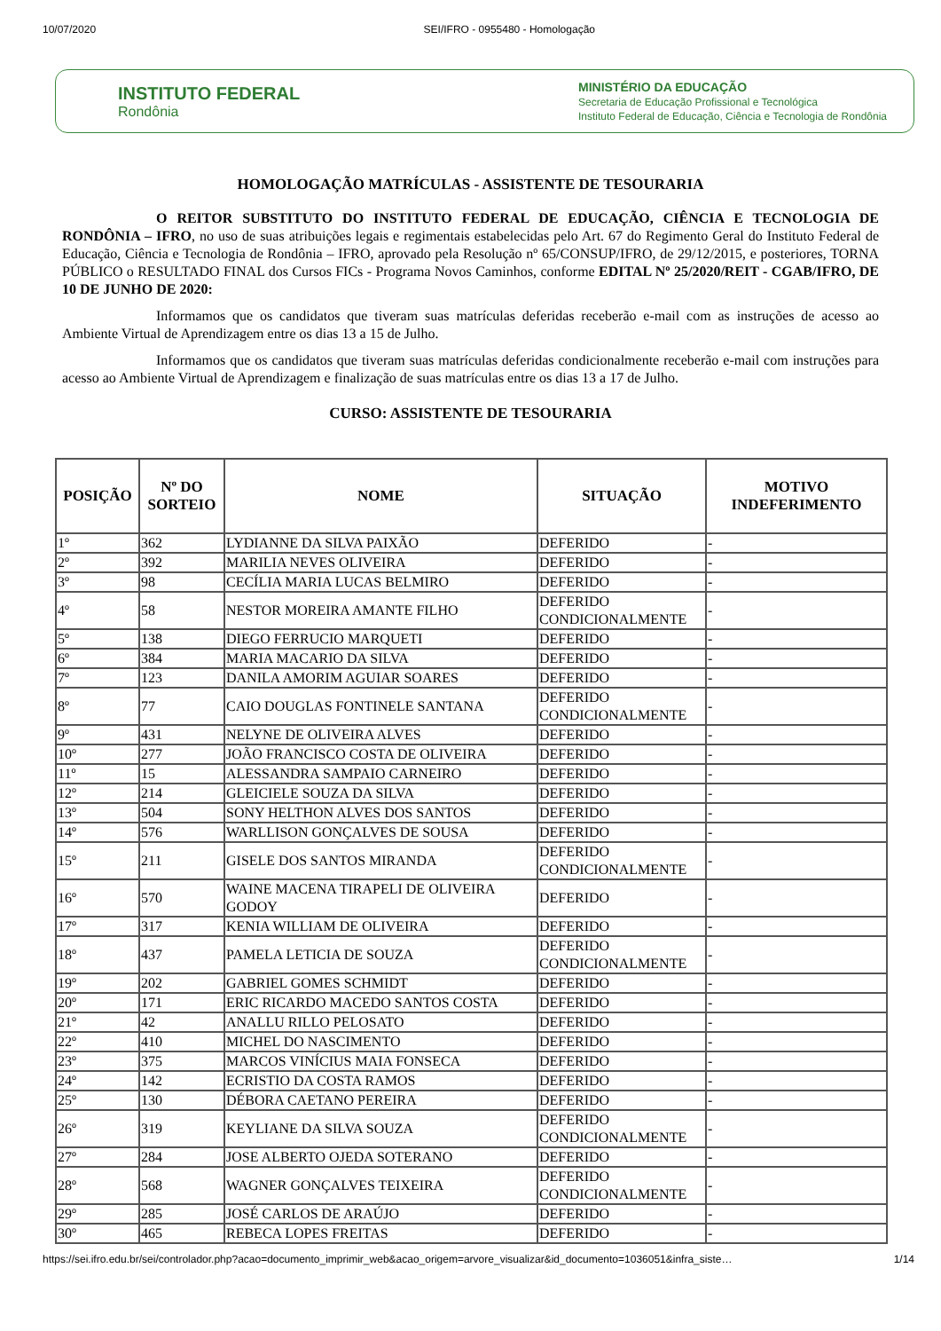10/07/2020 SEI/IFRO - 0955480 - Homologação
INSTITUTO FEDERAL
Rondônia
MINISTÉRIO DA EDUCAÇÃO
Secretaria de Educação Profissional e Tecnológica
Instituto Federal de Educação, Ciência e Tecnologia de Rondônia
HOMOLOGAÇÃO MATRÍCULAS - ASSISTENTE DE TESOURARIA
O REITOR SUBSTITUTO DO INSTITUTO FEDERAL DE EDUCAÇÃO, CIÊNCIA E TECNOLOGIA DE RONDÔNIA – IFRO, no uso de suas atribuições legais e regimentais estabelecidas pelo Art. 67 do Regimento Geral do Instituto Federal de Educação, Ciência e Tecnologia de Rondônia – IFRO, aprovado pela Resolução nº 65/CONSUP/IFRO, de 29/12/2015, e posteriores, TORNA PÚBLICO o RESULTADO FINAL dos Cursos FICs - Programa Novos Caminhos, conforme EDITAL Nº 25/2020/REIT - CGAB/IFRO, DE 10 DE JUNHO DE 2020:
Informamos que os candidatos que tiveram suas matrículas deferidas receberão e-mail com as instruções de acesso ao Ambiente Virtual de Aprendizagem entre os dias 13 a 15 de Julho.
Informamos que os candidatos que tiveram suas matrículas deferidas condicionalmente receberão e-mail com instruções para acesso ao Ambiente Virtual de Aprendizagem e finalização de suas matrículas entre os dias 13 a 17 de Julho.
CURSO: ASSISTENTE DE TESOURARIA
| POSIÇÃO | Nº DO SORTEIO | NOME | SITUAÇÃO | MOTIVO INDEFERIMENTO |
| --- | --- | --- | --- | --- |
| 1º | 362 | LYDIANNE DA SILVA PAIXÃO | DEFERIDO | - |
| 2º | 392 | MARILIA NEVES OLIVEIRA | DEFERIDO | - |
| 3º | 98 | CECÍLIA MARIA LUCAS BELMIRO | DEFERIDO | - |
| 4º | 58 | NESTOR MOREIRA AMANTE FILHO | DEFERIDO CONDICIONALMENTE | - |
| 5º | 138 | DIEGO FERRUCIO MARQUETI | DEFERIDO | - |
| 6º | 384 | MARIA MACARIO DA SILVA | DEFERIDO | - |
| 7º | 123 | DANILA AMORIM AGUIAR SOARES | DEFERIDO | - |
| 8º | 77 | CAIO DOUGLAS FONTINELE SANTANA | DEFERIDO CONDICIONALMENTE | - |
| 9º | 431 | NELYNE DE OLIVEIRA ALVES | DEFERIDO | - |
| 10º | 277 | JOÃO FRANCISCO COSTA DE OLIVEIRA | DEFERIDO | - |
| 11º | 15 | ALESSANDRA SAMPAIO CARNEIRO | DEFERIDO | - |
| 12º | 214 | GLEICIELE SOUZA DA SILVA | DEFERIDO | - |
| 13º | 504 | SONY HELTHON ALVES DOS SANTOS | DEFERIDO | - |
| 14º | 576 | WARLLISON GONÇALVES DE SOUSA | DEFERIDO | - |
| 15º | 211 | GISELE DOS SANTOS MIRANDA | DEFERIDO CONDICIONALMENTE | - |
| 16º | 570 | WAINE MACENA TIRAPELI DE OLIVEIRA GODOY | DEFERIDO | - |
| 17º | 317 | KENIA WILLIAM DE OLIVEIRA | DEFERIDO | - |
| 18º | 437 | PAMELA LETICIA DE SOUZA | DEFERIDO CONDICIONALMENTE | - |
| 19º | 202 | GABRIEL GOMES SCHMIDT | DEFERIDO | - |
| 20º | 171 | ERIC RICARDO MACEDO SANTOS COSTA | DEFERIDO | - |
| 21º | 42 | ANALLU RILLO PELOSATO | DEFERIDO | - |
| 22º | 410 | MICHEL DO NASCIMENTO | DEFERIDO | - |
| 23º | 375 | MARCOS VINÍCIUS MAIA FONSECA | DEFERIDO | - |
| 24º | 142 | ECRISTIO DA COSTA RAMOS | DEFERIDO | - |
| 25º | 130 | DÉBORA CAETANO PEREIRA | DEFERIDO | - |
| 26º | 319 | KEYLIANE DA SILVA SOUZA | DEFERIDO CONDICIONALMENTE | - |
| 27º | 284 | JOSE ALBERTO OJEDA SOTERANO | DEFERIDO | - |
| 28º | 568 | WAGNER GONÇALVES TEIXEIRA | DEFERIDO CONDICIONALMENTE | - |
| 29º | 285 | JOSÉ CARLOS DE ARAÚJO | DEFERIDO | - |
| 30º | 465 | REBECA LOPES FREITAS | DEFERIDO | - |
https://sei.ifro.edu.br/sei/controlador.php?acao=documento_imprimir_web&acao_origem=arvore_visualizar&id_documento=1036051&infra_siste… 1/14